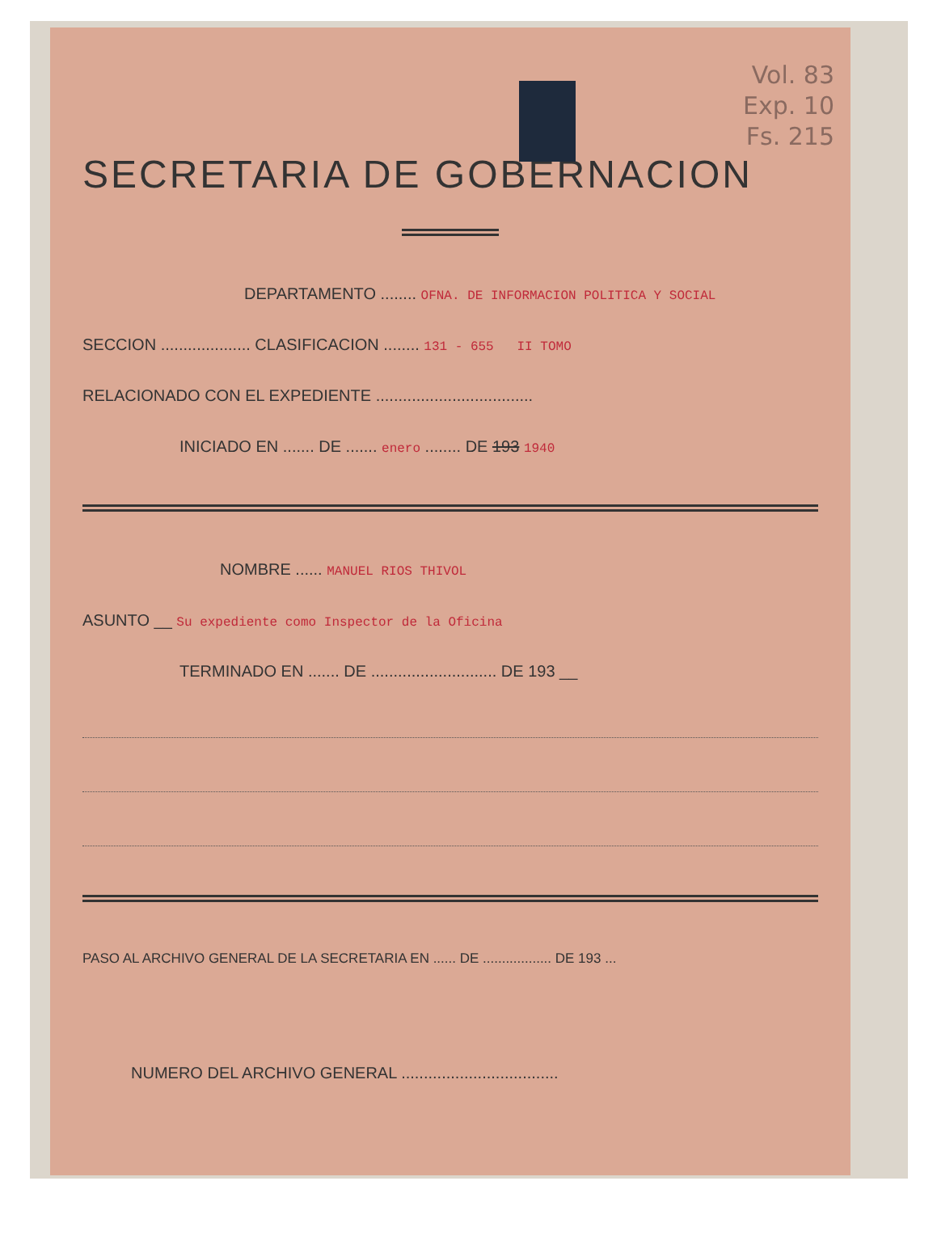Vol. 83
Exp. 10
Fs. 215
SECRETARIA DE GOBERNACION
DEPARTAMENTO ........ OFNA. DE INFORMACION POLITICA Y SOCIAL
SECCION .................... CLASIFICACION ........ 131 - 655 II TOMO
RELACIONADO CON EL EXPEDIENTE ...................................
INICIADO EN ....... DE ....... enero ........ DE 193 1940
NOMBRE ...... MANUEL RIOS THIVOL
ASUNTO __ Su expediente como Inspector de la Oficina
TERMINADO EN ....... DE ............................ DE 193 __
PASO AL ARCHIVO GENERAL DE LA SECRETARIA EN ...... DE .................. DE 193 ...
NUMERO DEL ARCHIVO GENERAL ...................................